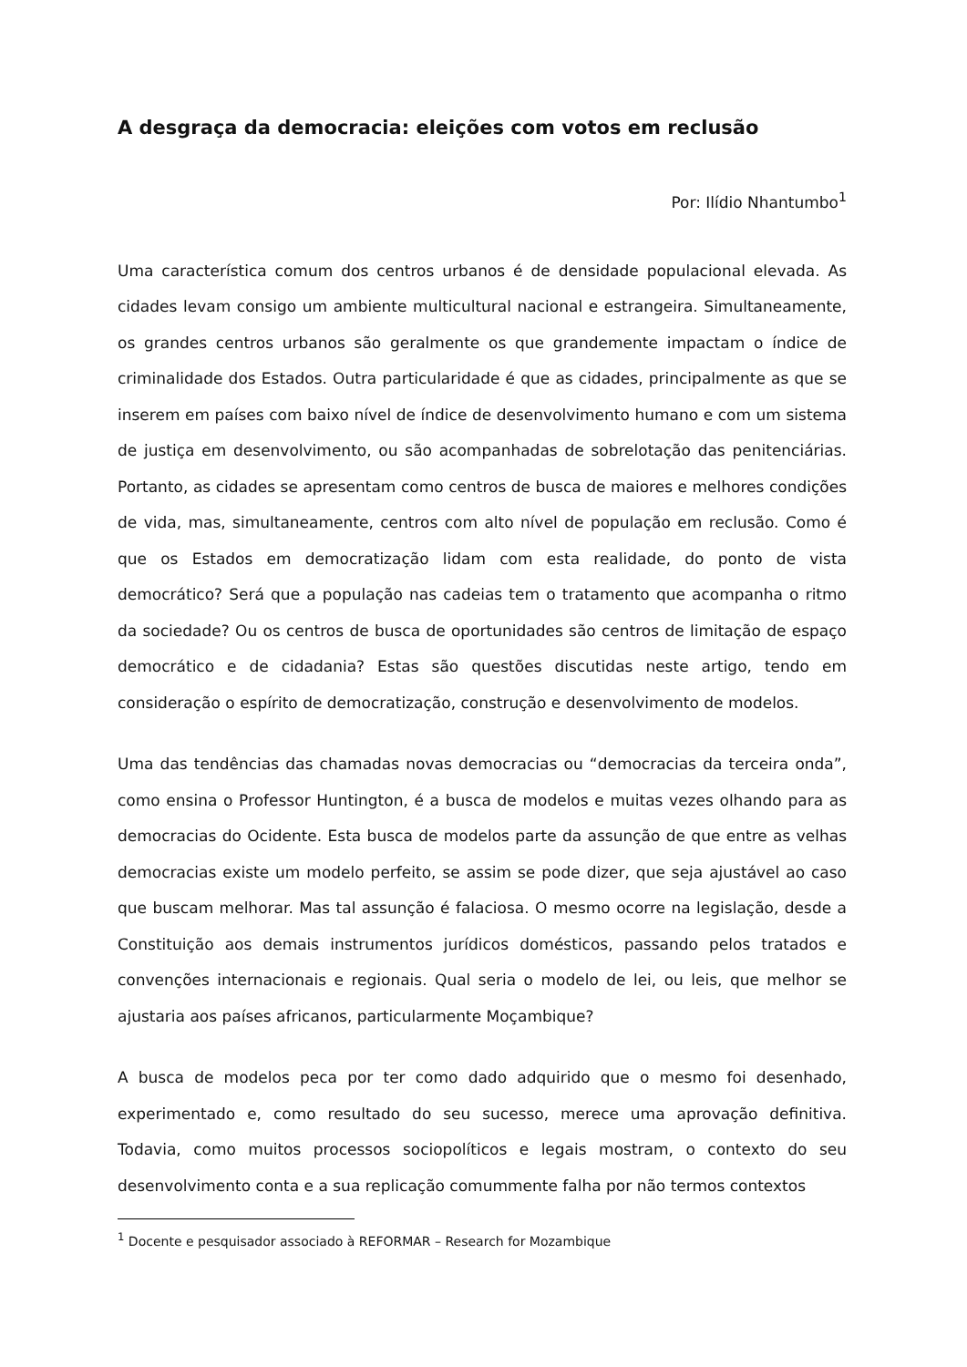A desgraça da democracia: eleições com votos em reclusão
Por: Ilídio Nhantumbo<sup>1</sup>
Uma característica comum dos centros urbanos é de densidade populacional elevada. As cidades levam consigo um ambiente multicultural nacional e estrangeira. Simultaneamente, os grandes centros urbanos são geralmente os que grandemente impactam o índice de criminalidade dos Estados. Outra particularidade é que as cidades, principalmente as que se inserem em países com baixo nível de índice de desenvolvimento humano e com um sistema de justiça em desenvolvimento, ou são acompanhadas de sobrelotação das penitenciárias. Portanto, as cidades se apresentam como centros de busca de maiores e melhores condições de vida, mas, simultaneamente, centros com alto nível de população em reclusão. Como é que os Estados em democratização lidam com esta realidade, do ponto de vista democrático? Será que a população nas cadeias tem o tratamento que acompanha o ritmo da sociedade? Ou os centros de busca de oportunidades são centros de limitação de espaço democrático e de cidadania? Estas são questões discutidas neste artigo, tendo em consideração o espírito de democratização, construção e desenvolvimento de modelos.
Uma das tendências das chamadas novas democracias ou “democracias da terceira onda”, como ensina o Professor Huntington, é a busca de modelos e muitas vezes olhando para as democracias do Ocidente. Esta busca de modelos parte da assunção de que entre as velhas democracias existe um modelo perfeito, se assim se pode dizer, que seja ajustável ao caso que buscam melhorar. Mas tal assunção é falaciosa. O mesmo ocorre na legislação, desde a Constituição aos demais instrumentos jurídicos domésticos, passando pelos tratados e convenções internacionais e regionais. Qual seria o modelo de lei, ou leis, que melhor se ajustaria aos países africanos, particularmente Moçambique?
A busca de modelos peca por ter como dado adquirido que o mesmo foi desenhado, experimentado e, como resultado do seu sucesso, merece uma aprovação definitiva. Todavia, como muitos processos sociopolíticos e legais mostram, o contexto do seu desenvolvimento conta e a sua replicação comummente falha por não termos contextos
<sup>1</sup> Docente e pesquisador associado à REFORMAR – Research for Mozambique